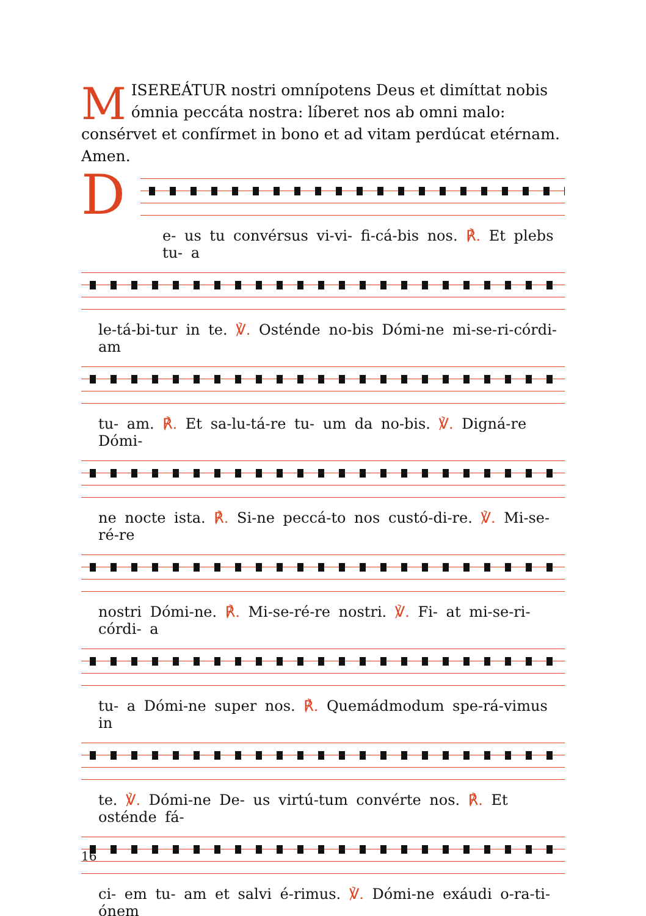MISEREÁTUR nostri omnípotens Deus et dimíttat nobis ómnia peccáta nostra: líberet nos ab omni malo: consérvet et confírmet in bono et ad vitam perdúcat etérnam. Amen.
D
e- us tu convérsus vi-vi- fi-cá-bis nos. ℟. Et plebs tu- a
le-tá-bi-tur in te. ℣. Osténde no-bis Dómi-ne mi-se-ri-córdi- am
tu- am. ℟. Et sa-lu-tá-re tu- um da no-bis. ℣. Digná-re Dómi-
ne nocte ista. ℟. Si-ne peccá-to nos custó-di-re. ℣. Mi-se-ré-re
nostri Dómi-ne. ℟. Mi-se-ré-re nostri. ℣. Fi- at mi-se-ri-córdi- a
tu- a Dómi-ne super nos. ℟. Quemádmodum spe-rá-vimus in
te. ℣. Dómi-ne De- us virtú-tum convérte nos. ℟. Et osténde fá-
ci- em tu- am et salvi é-rimus. ℣. Dómi-ne exáudi o-ra-ti- ónem
16